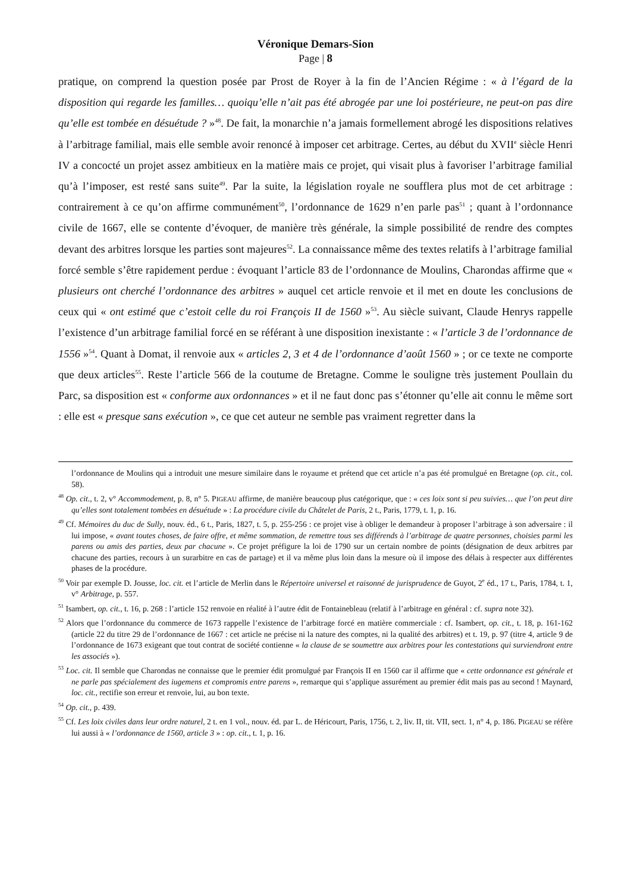Véronique Demars-Sion
Page | 8
pratique, on comprend la question posée par Prost de Royer à la fin de l’Ancien Régime : « à l’égard de la disposition qui regarde les familles… quoiqu’elle n’ait pas été abrogée par une loi postérieure, ne peut-on pas dire qu’elle est tombée en désuétude ? »<sup>48</sup>. De fait, la monarchie n’a jamais formellement abrogé les dispositions relatives à l’arbitrage familial, mais elle semble avoir renoncé à imposer cet arbitrage. Certes, au début du XVII<sup>e</sup> siècle Henri IV a concocté un projet assez ambitieux en la matière mais ce projet, qui visait plus à favoriser l’arbitrage familial qu’à l’imposer, est resté sans suite<sup>49</sup>. Par la suite, la législation royale ne soufflera plus mot de cet arbitrage : contrairement à ce qu’on affirme communément<sup>50</sup>, l’ordonnance de 1629 n’en parle pas<sup>51</sup> ; quant à l’ordonnance civile de 1667, elle se contente d’évoquer, de manière très générale, la simple possibilité de rendre des comptes devant des arbitres lorsque les parties sont majeures<sup>52</sup>. La connaissance même des textes relatifs à l’arbitrage familial forcé semble s’être rapidement perdue : évoquant l’article 83 de l’ordonnance de Moulins, Charondas affirme que « plusieurs ont cherché l’ordonnance des arbitres » auquel cet article renvoie et il met en doute les conclusions de ceux qui « ont estimé que c’estoit celle du roi François II de 1560 »<sup>53</sup>. Au siècle suivant, Claude Henrys rappelle l’existence d’un arbitrage familial forcé en se référant à une disposition inexistante : « l’article 3 de l’ordonnance de 1556 »<sup>54</sup>. Quant à Domat, il renvoie aux « articles 2, 3 et 4 de l’ordonnance d’août 1560 » ; or ce texte ne comporte que deux articles<sup>55</sup>. Reste l’article 566 de la coutume de Bretagne. Comme le souligne très justement Poullain du Parc, sa disposition est « conforme aux ordonnances » et il ne faut donc pas s’étonner qu’elle ait connu le même sort : elle est « presque sans exécution », ce que cet auteur ne semble pas vraiment regretter dans la
l’ordonnance de Moulins qui a introduit une mesure similaire dans le royaume et prétend que cet article n’a pas été promulgué en Bretagne (op. cit., col. 58).
<sup>48</sup> Op. cit., t. 2, v° Accommodement, p. 8, n° 5. PIGEAU affirme, de manière beaucoup plus catégorique, que : « ces loix sont si peu suivies… que l’on peut dire qu’elles sont totalement tombées en désuétude » : La procédure civile du Châtelet de Paris, 2 t., Paris, 1779, t. 1, p. 16.
<sup>49</sup> Cf. Mémoires du duc de Sully, nouv. éd., 6 t., Paris, 1827, t. 5, p. 255-256 : ce projet vise à obliger le demandeur à proposer l’arbitrage à son adversaire : il lui impose, « avant toutes choses, de faire offre, et même sommation, de remettre tous ses différends à l’arbitrage de quatre personnes, choisies parmi les parens ou amis des parties, deux par chacune ». Ce projet préfigure la loi de 1790 sur un certain nombre de points (désignation de deux arbitres par chacune des parties, recours à un surarbitre en cas de partage) et il va même plus loin dans la mesure où il impose des délais à respecter aux différentes phases de la procédure.
<sup>50</sup> Voir par exemple D. Jousse, loc. cit. et l’article de Merlin dans le Répertoire universel et raisonné de jurisprudence de Guyot, 2<sup>e</sup> éd., 17 t., Paris, 1784, t. 1, v° Arbitrage, p. 557.
<sup>51</sup> Isambert, op. cit., t. 16, p. 268 : l’article 152 renvoie en réalité à l’autre édit de Fontainebleau (relatif à l’arbitrage en général : cf. supra note 32).
<sup>52</sup> Alors que l’ordonnance du commerce de 1673 rappelle l’existence de l’arbitrage forcé en matière commerciale : cf. Isambert, op. cit., t. 18, p. 161-162 (article 22 du titre 29 de l’ordonnance de 1667 : cet article ne précise ni la nature des comptes, ni la qualité des arbitres) et t. 19, p. 97 (titre 4, article 9 de l’ordonnance de 1673 exigeant que tout contrat de société contienne « la clause de se soumettre aux arbitres pour les contestations qui surviendront entre les associés »).
<sup>53</sup> Loc. cit. Il semble que Charondas ne connaisse que le premier édit promulgué par François II en 1560 car il affirme que « cette ordonnance est générale et ne parle pas spécialement des iugemens et compromis entre parens », remarque qui s’applique assurément au premier édit mais pas au second ! Maynard, loc. cit., rectifie son erreur et renvoie, lui, au bon texte.
<sup>54</sup> Op. cit., p. 439.
<sup>55</sup> Cf. Les loix civiles dans leur ordre naturel, 2 t. en 1 vol., nouv. éd. par L. de Héricourt, Paris, 1756, t. 2, liv. II, tit. VII, sect. 1, n° 4, p. 186. PIGEAU se réfère lui aussi à « l’ordonnance de 1560, article 3 » : op. cit., t. 1, p. 16.